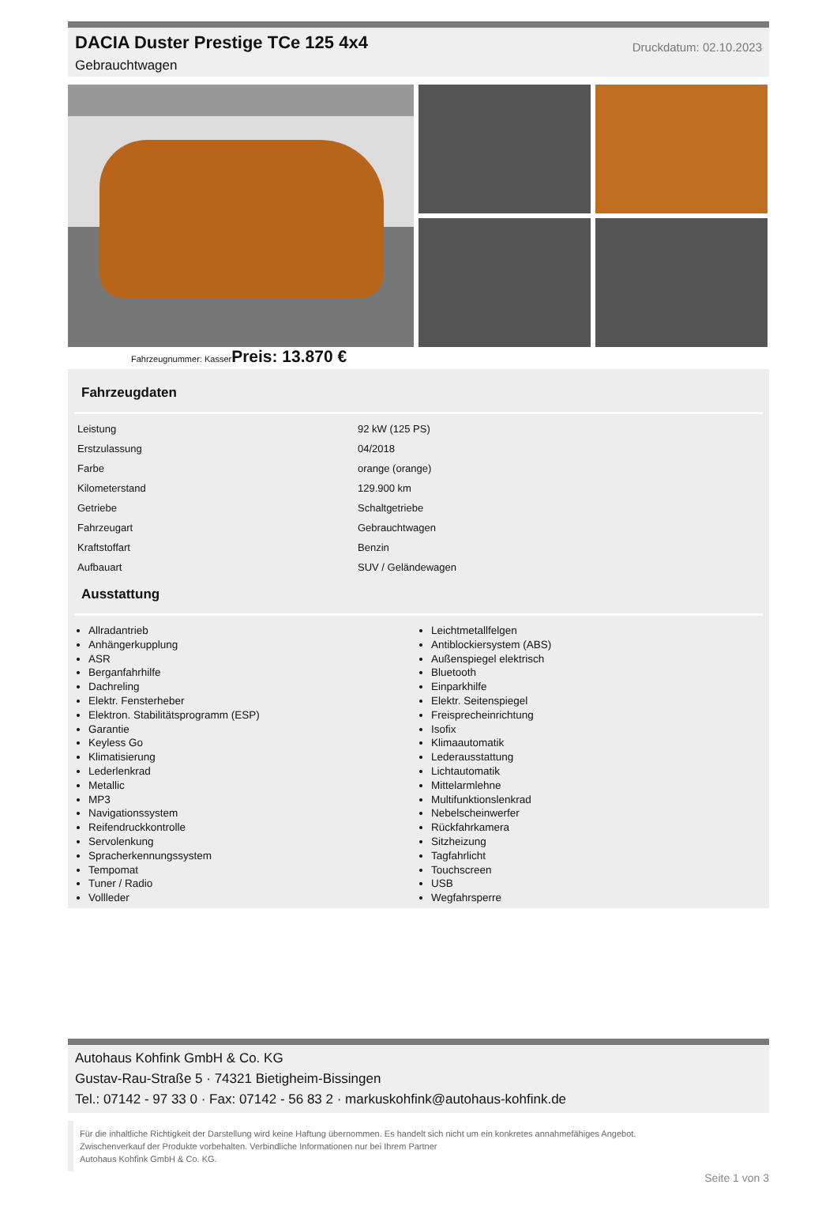DACIA Duster Prestige TCe 125 4x4
Gebrauchtwagen
Druckdatum: 02.10.2023
Fahrzeugnummer: KasserPreis: 13.870 €
Fahrzeugdaten
| Leistung | 92 kW (125 PS) |
| Erstzulassung | 04/2018 |
| Farbe | orange (orange) |
| Kilometerstand | 129.900 km |
| Getriebe | Schaltgetriebe |
| Fahrzeugart | Gebrauchtwagen |
| Kraftstoffart | Benzin |
| Aufbauart | SUV / Geländewagen |
Ausstattung
Allradantrieb
Anhängerkupplung
ASR
Berganfahrhilfe
Dachreling
Elektr. Fensterheber
Elektron. Stabilitätsprogramm (ESP)
Garantie
Keyless Go
Klimatisierung
Lederlenkrad
Metallic
MP3
Navigationssystem
Reifendruckkontrolle
Servolenkung
Spracherkennungssystem
Tempomat
Tuner / Radio
Vollleder
Leichtmetallfelgen
Antiblockiersystem (ABS)
Außenspiegel elektrisch
Bluetooth
Einparkhilfe
Elektr. Seitenspiegel
Freisprecheinrichtung
Isofix
Klimaautomatik
Lederausstattung
Lichtautomatik
Mittelarmlehne
Multifunktionslenkrad
Nebelscheinwerfer
Rückfahrkamera
Sitzheizung
Tagfahrlicht
Touchscreen
USB
Wegfahrsperre
Autohaus Kohfink GmbH & Co. KG
Gustav-Rau-Straße 5 · 74321 Bietigheim-Bissingen
Tel.: 07142 - 97 33 0 · Fax: 07142 - 56 83 2 · markuskohfink@autohaus-kohfink.de
Für die inhaltliche Richtigkeit der Darstellung wird keine Haftung übernommen. Es handelt sich nicht um ein konkretes annahmefähiges Angebot.
Zwischenverkauf der Produkte vorbehalten. Verbindliche Informationen nur bei Ihrem Partner
Autohaus Kohfink GmbH & Co. KG.
Seite 1 von 3